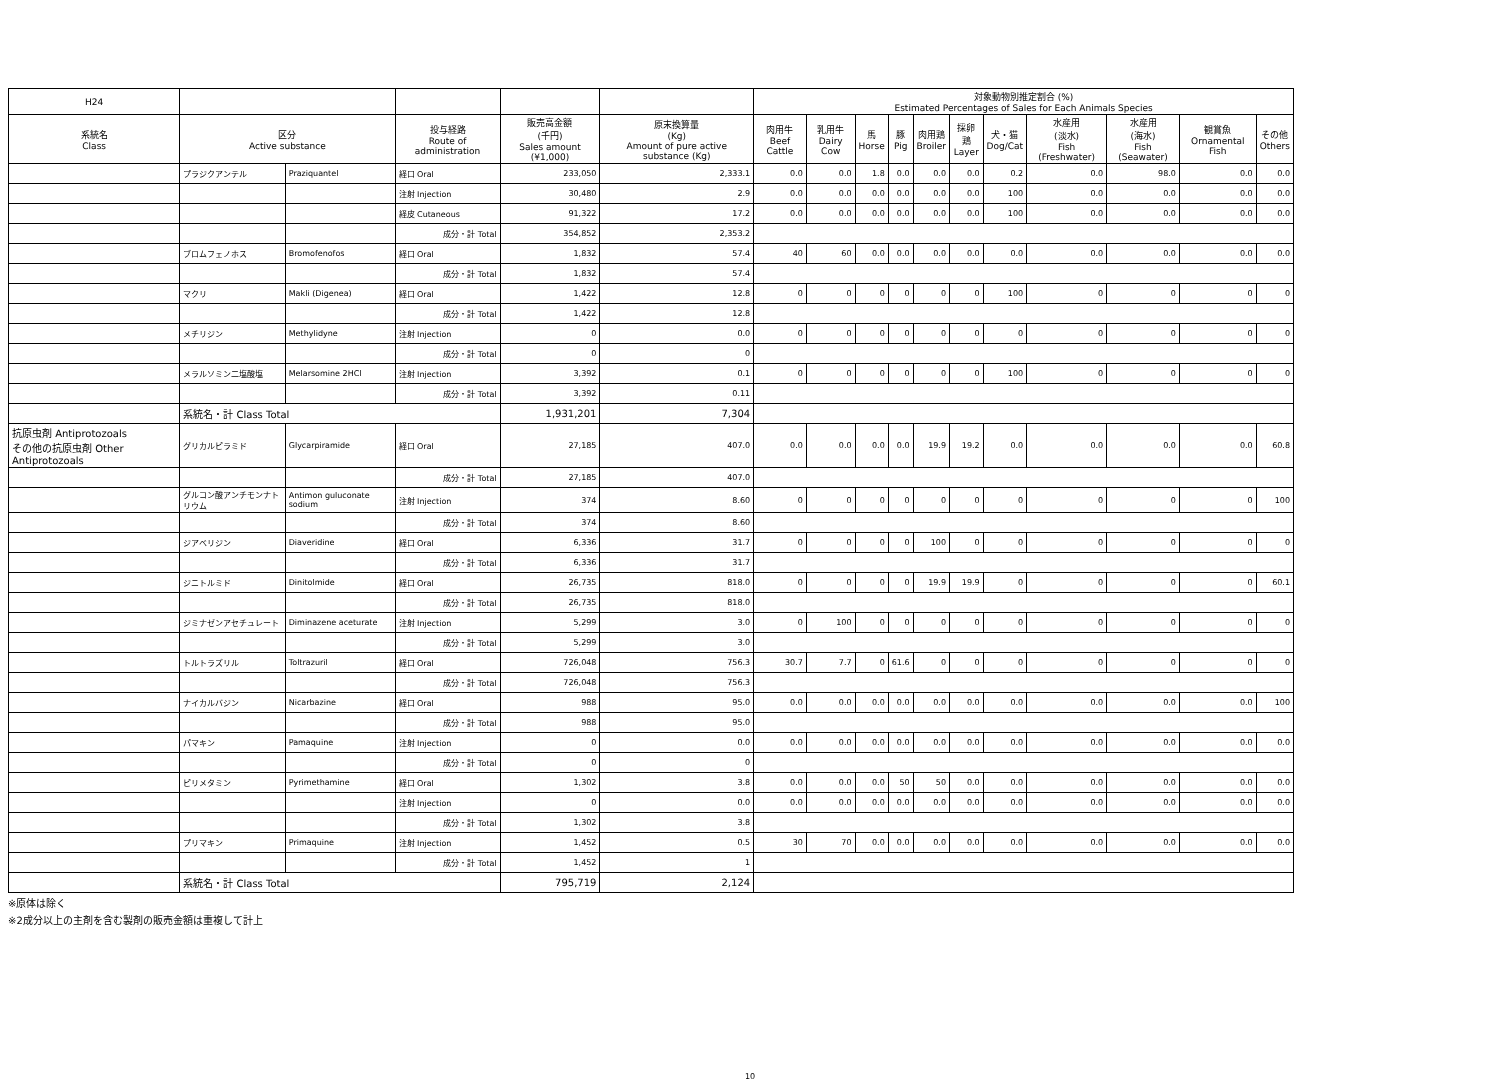| H24 | | | | | | 対象動物別推定割合 (%) Estimated Percentages of Sales for Each Animals Species | | | | | | | | | | |
| --- | --- | --- | --- | --- | --- | --- | --- | --- | --- | --- | --- | --- | --- | --- | --- | --- |
| 系統名 Class | 区分 Active substance | | 投与経路 Route of administration | 販売高金額 (千円) Sales amount (¥1,000) | 原末換算量 (Kg) Amount of pure active substance (Kg) | 肉用牛 Beef Cattle | 乳用牛 Dairy Cow | 馬 Horse | 豚 Pig | 肉用鶏 Broiler | 採卵鶏 Layer | 犬・猫 Dog/Cat | 水産用 (淡水) Fish (Freshwater) | 水産用 (海水) Fish (Seawater) | 観賞魚 Ornamental Fish | その他 Others |
| | プラジクアンテル | Praziquantel | 経口 Oral | 233,050 | 2,333.1 | 0.0 | 0.0 | 1.8 | 0.0 | 0.0 | 0.0 | 0.2 | 0.0 | 98.0 | 0.0 | 0.0 |
| | | | 注射 Injection | 30,480 | 2.9 | 0.0 | 0.0 | 0.0 | 0.0 | 0.0 | 0.0 | 100 | 0.0 | 0.0 | 0.0 | 0.0 |
| | | | 経皮 Cutaneous | 91,322 | 17.2 | 0.0 | 0.0 | 0.0 | 0.0 | 0.0 | 0.0 | 100 | 0.0 | 0.0 | 0.0 | 0.0 |
| | | | 成分・計 Total | 354,852 | 2,353.2 | | | | | | | | | | | |
| | ブロムフェノホス | Bromofenofos | 経口 Oral | 1,832 | 57.4 | 40 | 60 | 0.0 | 0.0 | 0.0 | 0.0 | 0.0 | 0.0 | 0.0 | 0.0 | 0.0 |
| | | | 成分・計 Total | 1,832 | 57.4 | | | | | | | | | | | |
| | マクリ | Makli (Digenea) | 経口 Oral | 1,422 | 12.8 | 0 | 0 | 0 | 0 | 0 | 0 | 100 | 0 | 0 | 0 | 0 |
| | | | 成分・計 Total | 1,422 | 12.8 | | | | | | | | | | | |
| | メチリジン | Methylidyne | 注射 Injection | 0 | 0.0 | 0 | 0 | 0 | 0 | 0 | 0 | 0 | 0 | 0 | 0 | 0 |
| | | | 成分・計 Total | 0 | 0 | | | | | | | | | | | |
| | メラルソミン二塩酸塩 | Melarsomine 2HCl | 注射 Injection | 3,392 | 0.1 | 0 | 0 | 0 | 0 | 0 | 0 | 100 | 0 | 0 | 0 | 0 |
| | | | 成分・計 Total | 3,392 | 0.11 | | | | | | | | | | | |
| | 系統名・計 Class Total | | | 1,931,201 | 7,304 | | | | | | | | | | | |
| 抗原虫剤 Antiprotozoals その他の抗原虫剤 Other Antiprotozoals | グリカルピラミド | Glycarpiramide | 経口 Oral | 27,185 | 407.0 | 0.0 | 0.0 | 0.0 | 0.0 | 19.9 | 19.2 | 0.0 | 0.0 | 0.0 | 0.0 | 60.8 |
| | | | 成分・計 Total | 27,185 | 407.0 | | | | | | | | | | | |
| | グルコン酸アンチモンナトリウム | Antimon guluconate sodium | 注射 Injection | 374 | 8.60 | 0 | 0 | 0 | 0 | 0 | 0 | 0 | 0 | 0 | 0 | 100 |
| | | | 成分・計 Total | 374 | 8.60 | | | | | | | | | | | |
| | ジアベリジン | Diaveridine | 経口 Oral | 6,336 | 31.7 | 0 | 0 | 0 | 0 | 100 | 0 | 0 | 0 | 0 | 0 | 0 |
| | | | 成分・計 Total | 6,336 | 31.7 | | | | | | | | | | | |
| | ジニトルミド | Dinitolmide | 経口 Oral | 26,735 | 818.0 | 0 | 0 | 0 | 0 | 19.9 | 19.9 | 0 | 0 | 0 | 0 | 60.1 |
| | | | 成分・計 Total | 26,735 | 818.0 | | | | | | | | | | | |
| | ジミナゼンアセチュレート | Diminazene aceturate | 注射 Injection | 5,299 | 3.0 | 0 | 100 | 0 | 0 | 0 | 0 | 0 | 0 | 0 | 0 | 0 |
| | | | 成分・計 Total | 5,299 | 3.0 | | | | | | | | | | | |
| | トルトラズリル | Toltrazuril | 経口 Oral | 726,048 | 756.3 | 30.7 | 7.7 | 0 | 61.6 | 0 | 0 | 0 | 0 | 0 | 0 | 0 |
| | | | 成分・計 Total | 726,048 | 756.3 | | | | | | | | | | | |
| | ナイカルバジン | Nicarbazine | 経口 Oral | 988 | 95.0 | 0.0 | 0.0 | 0.0 | 0.0 | 0.0 | 0.0 | 0.0 | 0.0 | 0.0 | 0.0 | 100 |
| | | | 成分・計 Total | 988 | 95.0 | | | | | | | | | | | |
| | パマキン | Pamaquine | 注射 Injection | 0 | 0.0 | 0.0 | 0.0 | 0.0 | 0.0 | 0.0 | 0.0 | 0.0 | 0.0 | 0.0 | 0.0 | 0.0 |
| | | | 成分・計 Total | 0 | 0 | | | | | | | | | | | |
| | ピリメタミン | Pyrimethamine | 経口 Oral | 1,302 | 3.8 | 0.0 | 0.0 | 0.0 | 50 | 50 | 0.0 | 0.0 | 0.0 | 0.0 | 0.0 | 0.0 |
| | | | 注射 Injection | 0 | 0.0 | 0.0 | 0.0 | 0.0 | 0.0 | 0.0 | 0.0 | 0.0 | 0.0 | 0.0 | 0.0 | 0.0 |
| | | | 成分・計 Total | 1,302 | 3.8 | | | | | | | | | | | |
| | プリマキン | Primaquine | 注射 Injection | 1,452 | 0.5 | 30 | 70 | 0.0 | 0.0 | 0.0 | 0.0 | 0.0 | 0.0 | 0.0 | 0.0 | 0.0 |
| | | | 成分・計 Total | 1,452 | 1 | | | | | | | | | | | |
| | 系統名・計 Class Total | | | 795,719 | 2,124 | | | | | | | | | | | |
※原体は除く
※2成分以上の主剤を含む製剤の販売金額は重複して計上
10